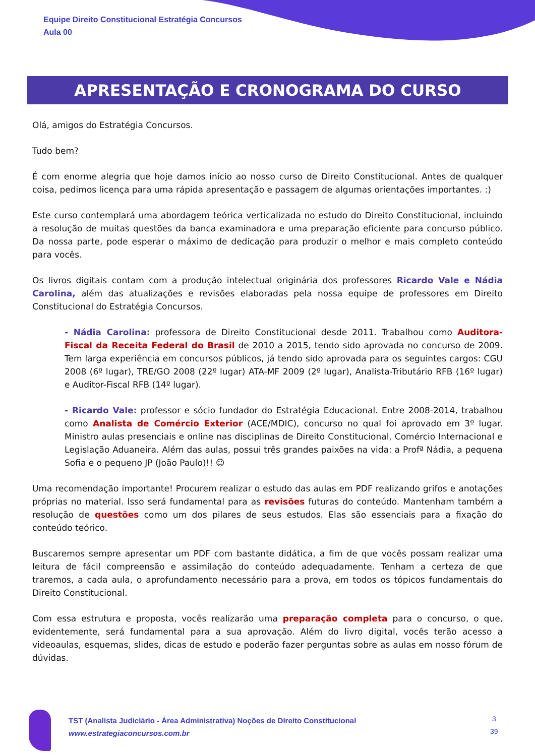Equipe Direito Constitucional Estratégia Concursos
Aula 00
APRESENTAÇÃO E CRONOGRAMA DO CURSO
Olá, amigos do Estratégia Concursos.
Tudo bem?
É com enorme alegria que hoje damos início ao nosso curso de Direito Constitucional. Antes de qualquer coisa, pedimos licença para uma rápida apresentação e passagem de algumas orientações importantes. :)
Este curso contemplará uma abordagem teórica verticalizada no estudo do Direito Constitucional, incluindo a resolução de muitas questões da banca examinadora e uma preparação eficiente para concurso público. Da nossa parte, pode esperar o máximo de dedicação para produzir o melhor e mais completo conteúdo para vocês.
Os livros digitais contam com a produção intelectual originária dos professores Ricardo Vale e Nádia Carolina, além das atualizações e revisões elaboradas pela nossa equipe de professores em Direito Constitucional do Estratégia Concursos.
- Nádia Carolina: professora de Direito Constitucional desde 2011. Trabalhou como Auditora-Fiscal da Receita Federal do Brasil de 2010 a 2015, tendo sido aprovada no concurso de 2009. Tem larga experiência em concursos públicos, já tendo sido aprovada para os seguintes cargos: CGU 2008 (6º lugar), TRE/GO 2008 (22º lugar) ATA-MF 2009 (2º lugar), Analista-Tributário RFB (16º lugar) e Auditor-Fiscal RFB (14º lugar).
- Ricardo Vale: professor e sócio fundador do Estratégia Educacional. Entre 2008-2014, trabalhou como Analista de Comércio Exterior (ACE/MDIC), concurso no qual foi aprovado em 3º lugar. Ministro aulas presenciais e online nas disciplinas de Direito Constitucional, Comércio Internacional e Legislação Aduaneira. Além das aulas, possui três grandes paixões na vida: a Profª Nádia, a pequena Sofia e o pequeno JP (João Paulo)!! ☺
Uma recomendação importante! Procurem realizar o estudo das aulas em PDF realizando grifos e anotações próprias no material. Isso será fundamental para as revisões futuras do conteúdo. Mantenham também a resolução de questões como um dos pilares de seus estudos. Elas são essenciais para a fixação do conteúdo teórico.
Buscaremos sempre apresentar um PDF com bastante didática, a fim de que vocês possam realizar uma leitura de fácil compreensão e assimilação do conteúdo adequadamente. Tenham a certeza de que traremos, a cada aula, o aprofundamento necessário para a prova, em todos os tópicos fundamentais do Direito Constitucional.
Com essa estrutura e proposta, vocês realizarão uma preparação completa para o concurso, o que, evidentemente, será fundamental para a sua aprovação. Além do livro digital, vocês terão acesso a videoaulas, esquemas, slides, dicas de estudo e poderão fazer perguntas sobre as aulas em nosso fórum de dúvidas.
TST (Analista Judiciário - Área Administrativa) Noções de Direito Constitucional
www.estrategiaconcursos.com.br
3
39